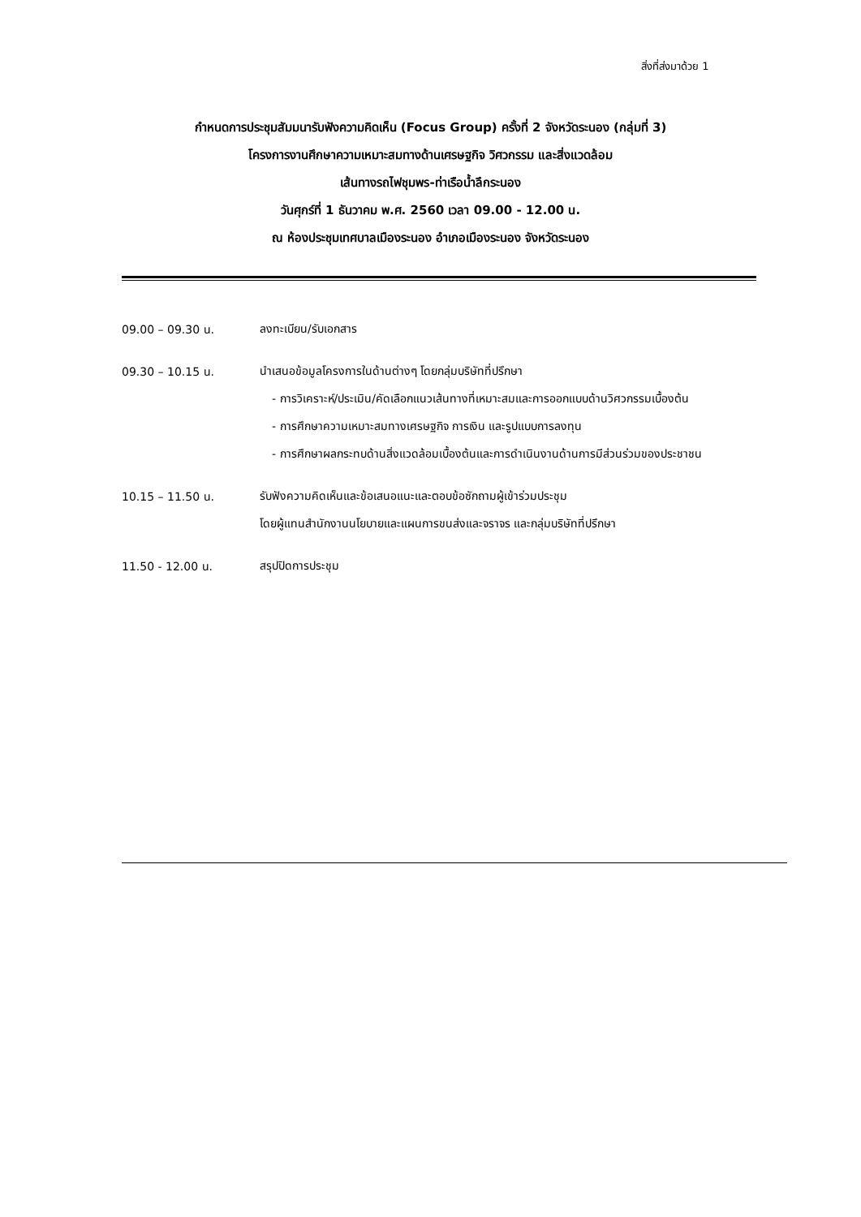สิ่งที่ส่งมาด้วย 1
กำหนดการประชุมสัมมนารับฟังความคิดเห็น (Focus Group) ครั้งที่ 2 จังหวัดระนอง (กลุ่มที่ 3)
โครงการงานศึกษาความเหมาะสมทางด้านเศรษฐกิจ วิศวกรรม และสิ่งแวดล้อม
เส้นทางรถไฟชุมพร-ท่าเรือน้ำลึกระนอง
วันศุกร์ที่ 1 ธันวาคม พ.ศ. 2560 เวลา 09.00 - 12.00 น.
ณ ห้องประชุมเทศบาลเมืองระนอง อำเภอเมืองระนอง จังหวัดระนอง
09.00 – 09.30 น.
ลงทะเบียน/รับเอกสาร
09.30 – 10.15 น.
นำเสนอข้อมูลโครงการในด้านต่างๆ โดยกลุ่มบริษัทที่ปรึกษา
- การวิเคราะห์/ประเมิน/คัดเลือกแนวเส้นทางที่เหมาะสมและการออกแบบด้านวิศวกรรมเบื้องต้น
- การศึกษาความเหมาะสมทางเศรษฐกิจ การเงิน และรูปแบบการลงทุน
- การศึกษาผลกระทบด้านสิ่งแวดล้อมเบื้องต้นและการดำเนินงานด้านการมีส่วนร่วมของประชาชน
10.15 – 11.50 น.
รับฟังความคิดเห็นและข้อเสนอแนะและตอบข้อซักถามผู้เข้าร่วมประชุม
โดยผู้แทนสำนักงานนโยบายและแผนการขนส่งและจราจร และกลุ่มบริษัทที่ปรึกษา
11.50 - 12.00 น.
สรุปปิดการประชุม